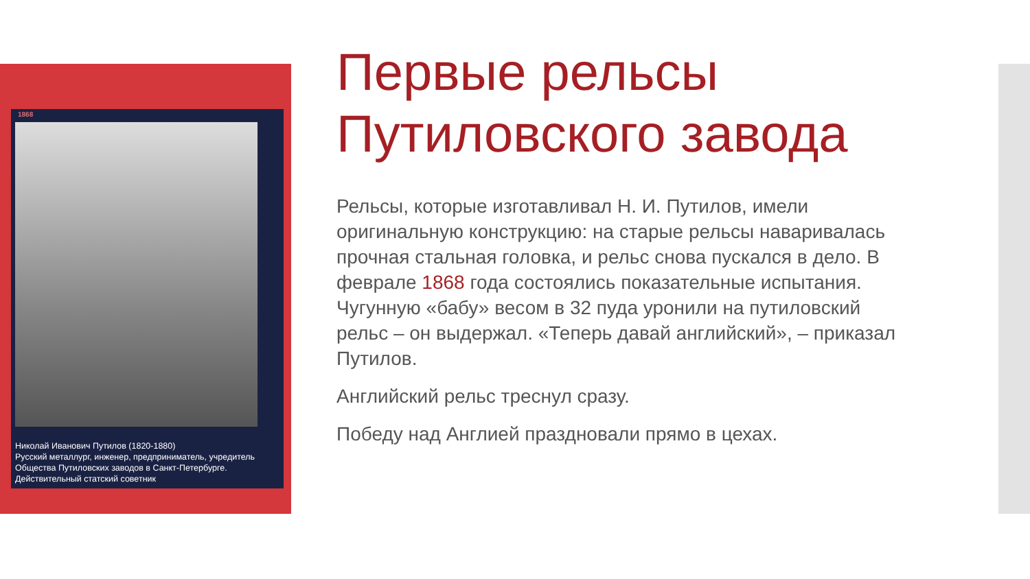1868
Николай Иванович Путилов (1820-1880)
Русский металлург, инженер, предприниматель, учредитель Общества Путиловских заводов в Санкт-Петербурге. Действительный статский советник
Первые рельсы Путиловского завода
Рельсы, которые изготавливал Н. И. Путилов, имели оригинальную конструкцию: на старые рельсы наваривалась прочная стальная головка, и рельс снова пускался в дело. В феврале 1868 года состоялись показательные испытания. Чугунную «бабу» весом в 32 пуда уронили на путиловский рельс – он выдержал. «Теперь давай английский», – приказал Путилов.
Английский рельс треснул сразу.
Победу над Англией праздновали прямо в цехах.